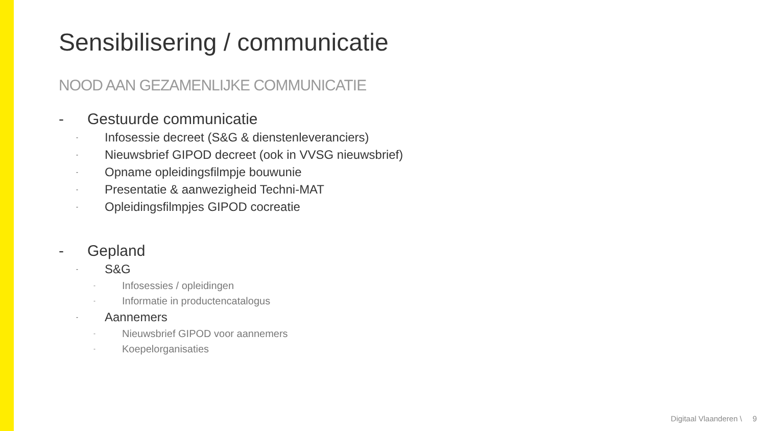Sensibilisering / communicatie
NOOD AAN GEZAMENLIJKE COMMUNICATIE
- Gestuurde communicatie
- Infosessie decreet (S&G & dienstenleveranciers)
- Nieuwsbrief GIPOD decreet (ook in VVSG nieuwsbrief)
- Opname opleidingsfilmpje bouwunie
- Presentatie & aanwezigheid Techni-MAT
- Opleidingsfilmpjes GIPOD cocreatie
- Gepland
- S&G
- Infosessies / opleidingen
- Informatie in productencatalogus
- Aannemers
- Nieuwsbrief GIPOD voor aannemers
- Koepelorganisaties
Digitaal Vlaanderen \ 9